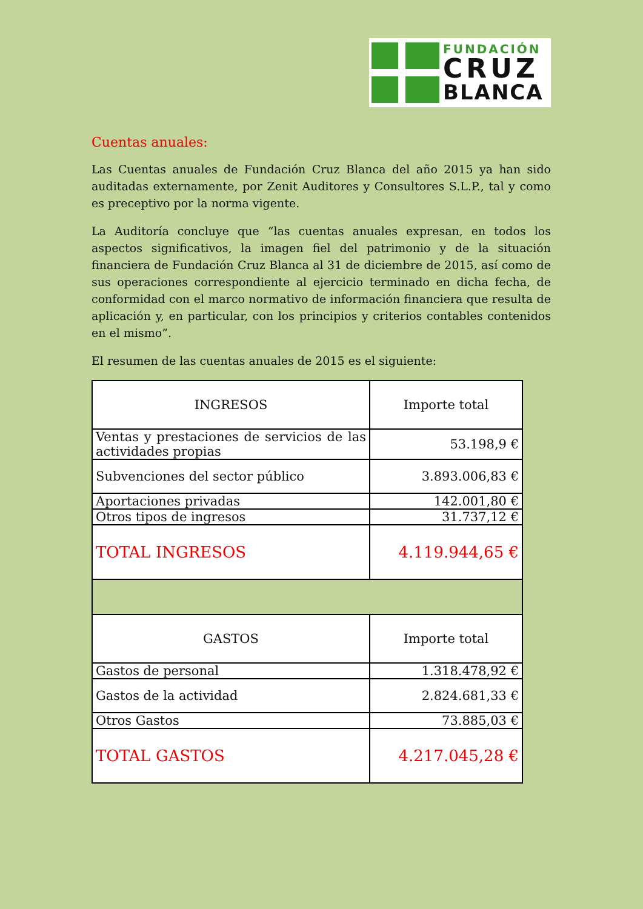FUNDACIÓN
CRUZ
BLANCA
Cuentas anuales:
Las Cuentas anuales de Fundación Cruz Blanca del año 2015 ya han sido auditadas externamente, por Zenit Auditores y Consultores S.L.P., tal y como es preceptivo por la norma vigente.
La Auditoría concluye que “las cuentas anuales expresan, en todos los aspectos significativos, la imagen fiel del patrimonio y de la situación financiera de Fundación Cruz Blanca al 31 de diciembre de 2015, así como de sus operaciones correspondiente al ejercicio terminado en dicha fecha, de conformidad con el marco normativo de información financiera que resulta de aplicación y, en particular, con los principios y criterios contables contenidos en el mismo”.
El resumen de las cuentas anuales de 2015 es el siguiente:
| INGRESOS | Importe total |
| --- | --- |
| Ventas y prestaciones de servicios de las actividades propias | 53.198,9 € |
| Subvenciones del sector público | 3.893.006,83 € |
| Aportaciones privadas | 142.001,80 € |
| Otros tipos de ingresos | 31.737,12 € |
| TOTAL INGRESOS | 4.119.944,65 € |
| GASTOS | Importe total |
| Gastos de personal | 1.318.478,92 € |
| Gastos de la actividad | 2.824.681,33 € |
| Otros Gastos | 73.885,03 € |
| TOTAL GASTOS | 4.217.045,28 € |